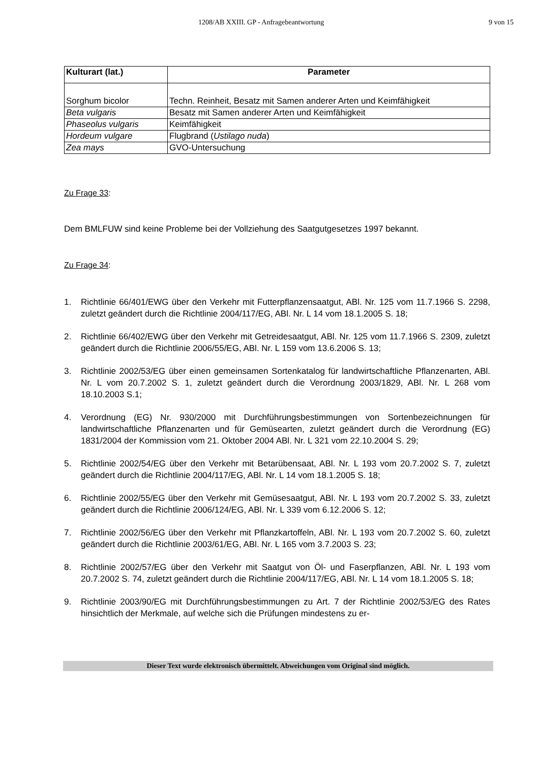1208/AB XXIII. GP - Anfragebeantwortung 9 von 15
| Kulturart (lat.) | Parameter |
| --- | --- |
| Sorghum bicolor | Techn. Reinheit, Besatz mit Samen anderer Arten und Keimfähigkeit |
| Beta vulgaris | Besatz mit Samen anderer Arten und Keimfähigkeit |
| Phaseolus vulgaris | Keimfähigkeit |
| Hordeum vulgare | Flugbrand ( Ustilago nuda ) |
| Zea mays | GVO-Untersuchung |
Zu Frage 33
:
Dem BMLFUW sind keine Probleme bei der Vollziehung des Saatgutgesetzes 1997 bekannt.
Zu Frage 34
:
1. Richtlinie 66/401/EWG über den Verkehr mit Futterpflanzensaatgut, ABl. Nr. 125 vom 11.7.1966 S. 2298, zuletzt geändert durch die Richtlinie 2004/117/EG, ABl. Nr. L 14 vom 18.1.2005 S. 18;
2. Richtlinie 66/402/EWG über den Verkehr mit Getreidesaatgut, ABl. Nr. 125 vom 11.7.1966 S. 2309, zuletzt geändert durch die Richtlinie 2006/55/EG, ABl. Nr. L 159 vom 13.6.2006 S. 13;
3. Richtlinie 2002/53/EG über einen gemeinsamen Sortenkatalog für landwirtschaftliche Pflanzenarten, ABl. Nr. L vom 20.7.2002 S. 1, zuletzt geändert durch die Verordnung 2003/1829, ABl. Nr. L 268 vom 18.10.2003 S.1;
4. Verordnung (EG) Nr. 930/2000 mit Durchführungsbestimmungen von Sortenbezeichnungen für landwirtschaftliche Pflanzenarten und für Gemüsearten, zuletzt geändert durch die Verordnung (EG) 1831/2004 der Kommission vom 21. Oktober 2004 ABl. Nr. L 321 vom 22.10.2004 S. 29;
5. Richtlinie 2002/54/EG über den Verkehr mit Betarübensaat, ABl. Nr. L 193 vom 20.7.2002 S. 7, zuletzt geändert durch die Richtlinie 2004/117/EG, ABl. Nr. L 14 vom 18.1.2005 S. 18;
6. Richtlinie 2002/55/EG über den Verkehr mit Gemüsesaatgut, ABl. Nr. L 193 vom 20.7.2002 S. 33, zuletzt geändert durch die Richtlinie 2006/124/EG, ABl. Nr. L 339 vom 6.12.2006 S. 12;
7. Richtlinie 2002/56/EG über den Verkehr mit Pflanzkartoffeln, ABl. Nr. L 193 vom 20.7.2002 S. 60, zuletzt geändert durch die Richtlinie 2003/61/EG, ABl. Nr. L 165 vom 3.7.2003 S. 23;
8. Richtlinie 2002/57/EG über den Verkehr mit Saatgut von Öl- und Faserpflanzen, ABl. Nr. L 193 vom 20.7.2002 S. 74, zuletzt geändert durch die Richtlinie 2004/117/EG, ABl. Nr. L 14 vom 18.1.2005 S. 18;
9. Richtlinie 2003/90/EG mit Durchführungsbestimmungen zu Art. 7 der Richtlinie 2002/53/EG des Rates hinsichtlich der Merkmale, auf welche sich die Prüfungen mindestens zu er-
Dieser Text wurde elektronisch übermittelt. Abweichungen vom Original sind möglich.